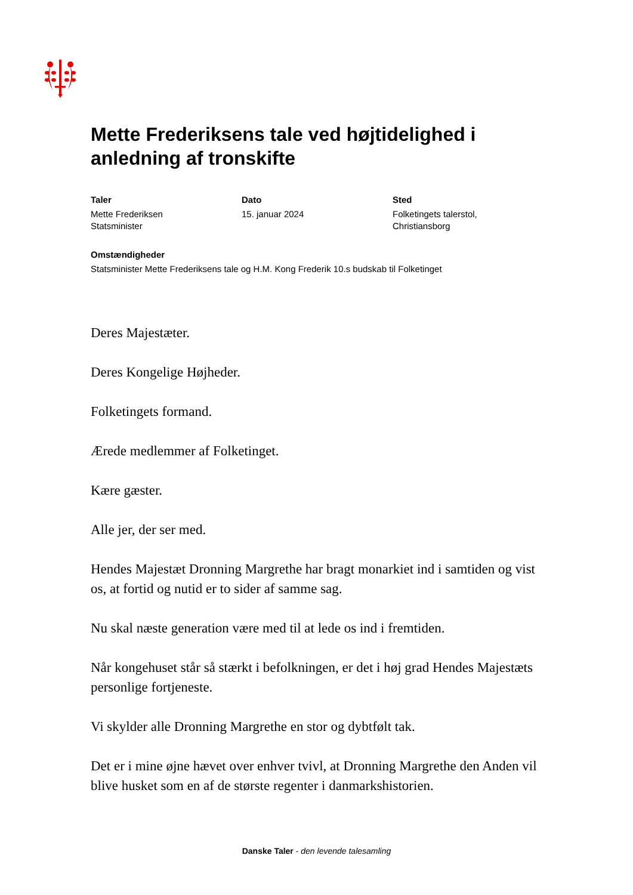Mette Frederiksens tale ved højtidelighed i anledning af tronskifte
Taler
Mette Frederiksen
Statsminister
Dato
15. januar 2024
Sted
Folketingets talerstol,
Christiansborg
Omstændigheder
Statsminister Mette Frederiksens tale og H.M. Kong Frederik 10.s budskab til Folketinget
Deres Majestæter.
Deres Kongelige Højheder.
Folketingets formand.
Ærede medlemmer af Folketinget.
Kære gæster.
Alle jer, der ser med.
Hendes Majestæt Dronning Margrethe har bragt monarkiet ind i samtiden og vist os, at fortid og nutid er to sider af samme sag.
Nu skal næste generation være med til at lede os ind i fremtiden.
Når kongehuset står så stærkt i befolkningen, er det i høj grad Hendes Majestæts personlige fortjeneste.
Vi skylder alle Dronning Margrethe en stor og dybtfølt tak.
Det er i mine øjne hævet over enhver tvivl, at Dronning Margrethe den Anden vil blive husket som en af de største regenter i danmarkshistorien.
Danske Taler - den levende talesamling